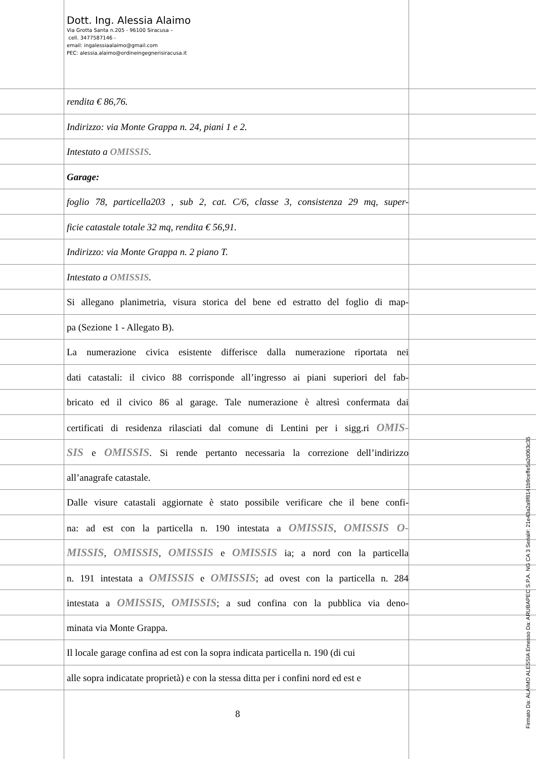Dott. Ing. Alessia Alaimo
Via Grotta Santa n.205 - 96100 Siracusa –
cell. 3477587146 -
email: ingalessiaalaimo@gmail.com
PEC: alessia.alaimo@ordineingegnerisiracusa.it
rendita € 86,76.
Indirizzo: via Monte Grappa n. 24, piani 1 e 2.
Intestato a OMISSIS.
Garage:
foglio 78, particella203 , sub 2, cat. C/6, classe 3, consistenza 29 mq, super-
ficie catastale totale 32 mq, rendita € 56,91.
Indirizzo: via Monte Grappa n. 2 piano T.
Intestato a OMISSIS.
Si allegano planimetria, visura storica del bene ed estratto del foglio di map-
pa (Sezione 1 - Allegato B).
La numerazione civica esistente differisce dalla numerazione riportata nei
dati catastali: il civico 88 corrisponde all’ingresso ai piani superiori del fab-
bricato ed il civico 86 al garage. Tale numerazione è altresì confermata dai
certificati di residenza rilasciati dal comune di Lentini per i sigg.ri OMIS-
SIS e OMISSIS. Si rende pertanto necessaria la correzione dell’indirizzo
all’anagrafe catastale.
Dalle visure catastali aggiornate è stato possibile verificare che il bene confi-
na: ad est con la particella n. 190 intestata a OMISSIS, OMISSIS O-
MISSIS, OMISSIS, OMISSIS e OMISSIS ia; a nord con la particella
n. 191 intestata a OMISSIS e OMISSIS; ad ovest con la particella n. 284
intestata a OMISSIS, OMISSIS; a sud confina con la pubblica via deno-
minata via Monte Grappa.
Il locale garage confina ad est con la sopra indicata particella n. 190 (di cui
alle sopra indicatate proprietà) e con la stessa ditta per i confini nord ed est e
8
Firmato Da: ALAIMO ALESSIA Emesso Da: ARUBAPEC S.P.A. NG CA 3 Serial#: 21e43a2a9f8141b9ceffe5a2d063c35